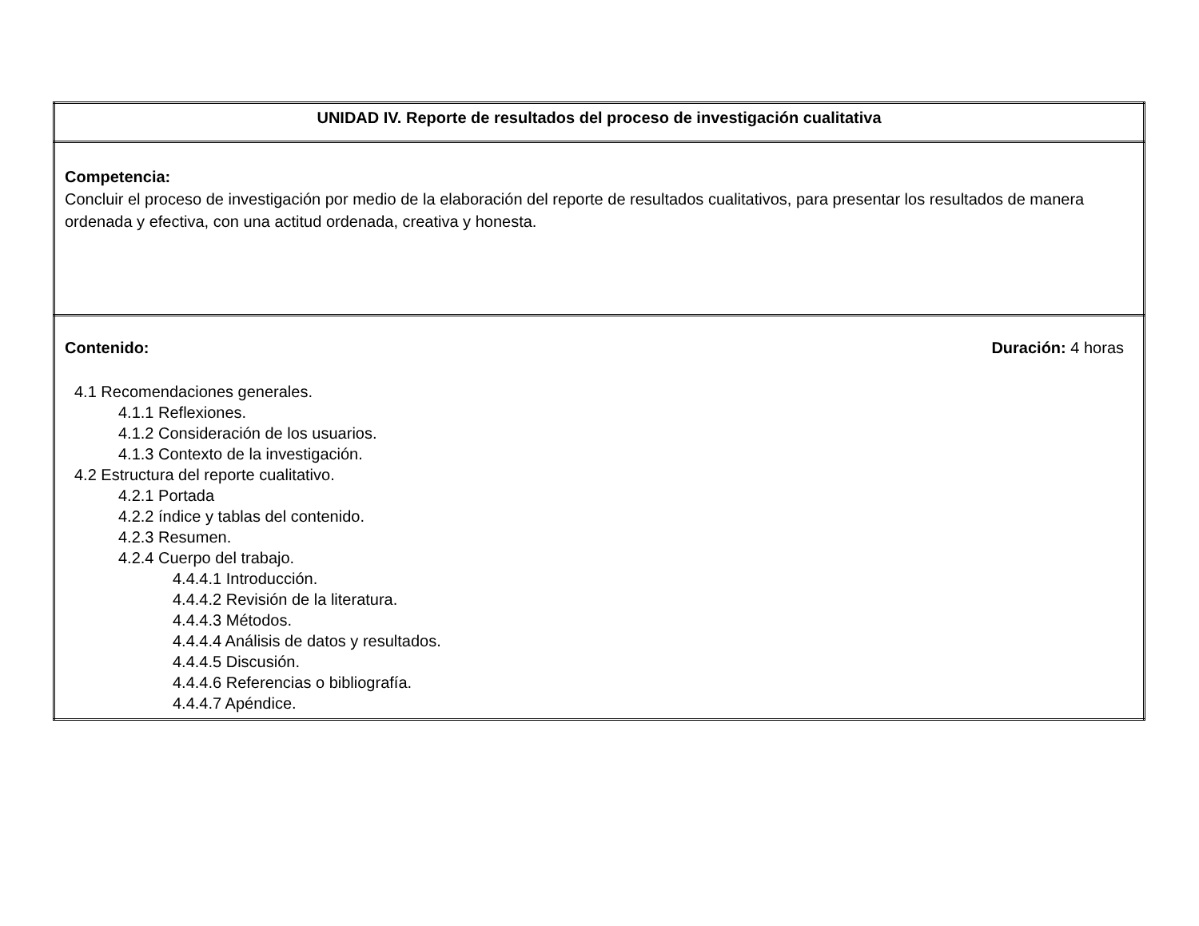| UNIDAD IV. Reporte de resultados del proceso de investigación cualitativa |
| Competencia: Concluir el proceso de investigación por medio de la elaboración del reporte de resultados cualitativos, para presentar los resultados de manera ordenada y efectiva, con una actitud ordenada, creativa y honesta. |
| Contenido: Duración: 4 horas 4.1 Recomendaciones generales. 4.1.1 Reflexiones. 4.1.2 Consideración de los usuarios. 4.1.3 Contexto de la investigación. 4.2 Estructura del reporte cualitativo. 4.2.1 Portada 4.2.2 índice y tablas del contenido. 4.2.3 Resumen. 4.2.4 Cuerpo del trabajo. 4.4.4.1 Introducción. 4.4.4.2 Revisión de la literatura. 4.4.4.3 Métodos. 4.4.4.4 Análisis de datos y resultados. 4.4.4.5 Discusión. 4.4.4.6 Referencias o bibliografía. 4.4.4.7 Apéndice. |